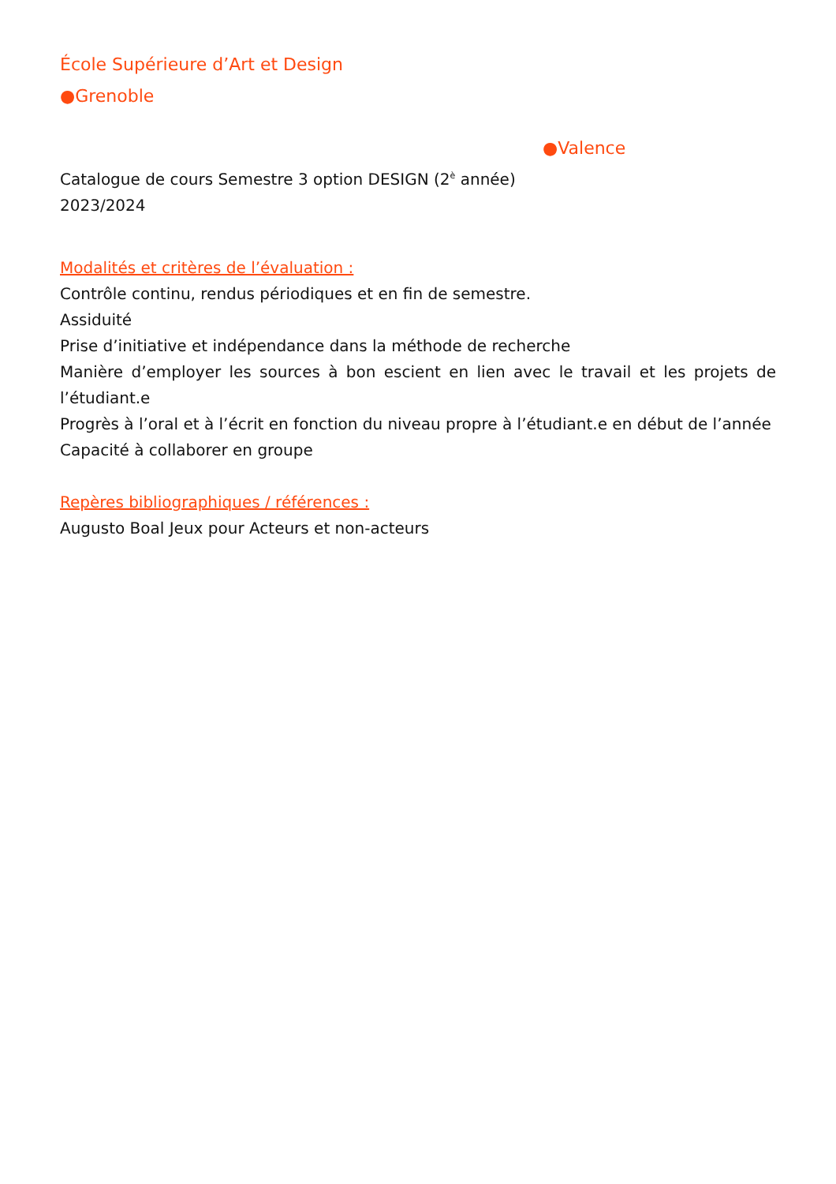École Supérieure d’Art et Design
●Grenoble
●Valence
Catalogue de cours Semestre 3 option DESIGN (2<sup>è</sup> année)
2023/2024
Modalités et critères de l’évaluation :
Contrôle continu, rendus périodiques et en fin de semestre.
Assiduité
Prise d’initiative et indépendance dans la méthode de recherche
Manière d’employer les sources à bon escient en lien avec le travail et les projets de l’étudiant.e
Progrès à l’oral et à l’écrit en fonction du niveau propre à l’étudiant.e en début de l’année
Capacité à collaborer en groupe
Repères bibliographiques / références :
Augusto Boal Jeux pour Acteurs et non-acteurs